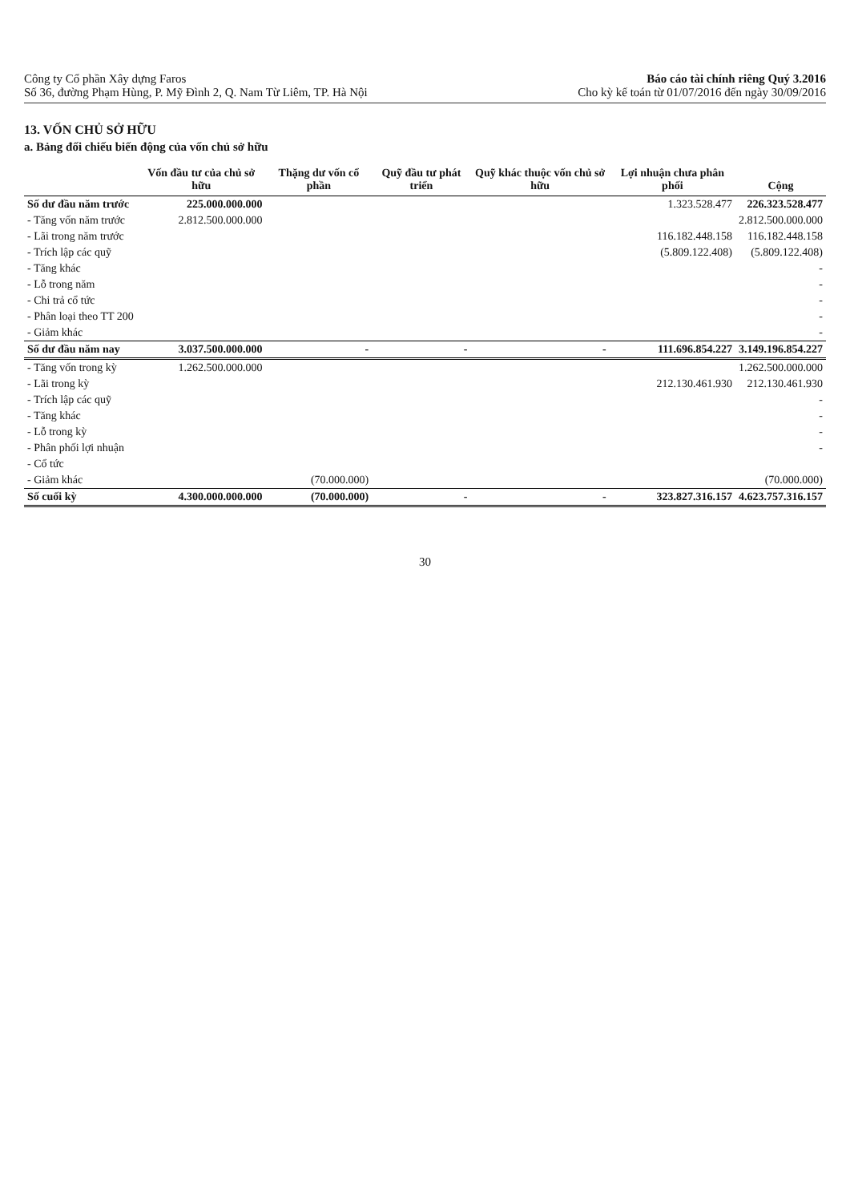Công ty Cổ phần Xây dựng Faros
Số 36, đường Phạm Hùng, P. Mỹ Đình 2, Q. Nam Từ Liêm, TP. Hà Nội
Báo cáo tài chính riêng Quý 3.2016
Cho kỳ kế toán từ 01/07/2016 đến ngày 30/09/2016
13. VỐN CHỦ SỞ HỮU
a. Bảng đối chiếu biến động của vốn chủ sở hữu
| | Vốn đầu tư của chủ sở hữu | Thặng dư vốn cổ phần | Quỹ đầu tư phát triển | Quỹ khác thuộc vốn chủ sở hữu | Lợi nhuận chưa phân phối | Cộng |
| --- | --- | --- | --- | --- | --- | --- |
| Số dư đầu năm trước | 225.000.000.000 | | | | 1.323.528.477 | 226.323.528.477 |
| - Tăng vốn năm trước | 2.812.500.000.000 | | | | | 2.812.500.000.000 |
| - Lãi trong năm trước | | | | | 116.182.448.158 | 116.182.448.158 |
| - Trích lập các quỹ | | | | | (5.809.122.408) | (5.809.122.408) |
| - Tăng khác | | | | | | - |
| - Lỗ trong năm | | | | | | - |
| - Chi trả cổ tức | | | | | | - |
| - Phân loại theo TT 200 | | | | | | - |
| - Giảm khác | | | | | | - |
| Số dư đầu năm nay | 3.037.500.000.000 | - | - | - | 111.696.854.227 | 3.149.196.854.227 |
| - Tăng vốn trong kỳ | 1.262.500.000.000 | | | | | 1.262.500.000.000 |
| - Lãi trong kỳ | | | | | 212.130.461.930 | 212.130.461.930 |
| - Trích lập các quỹ | | | | | | - |
| - Tăng khác | | | | | | - |
| - Lỗ trong kỳ | | | | | | - |
| - Phân phối lợi nhuận | | | | | | - |
| - Cổ tức | | | | | | |
| - Giảm khác | | (70.000.000) | | | | (70.000.000) |
| Số cuối kỳ | 4.300.000.000.000 | (70.000.000) | - | - | 323.827.316.157 | 4.623.757.316.157 |
30